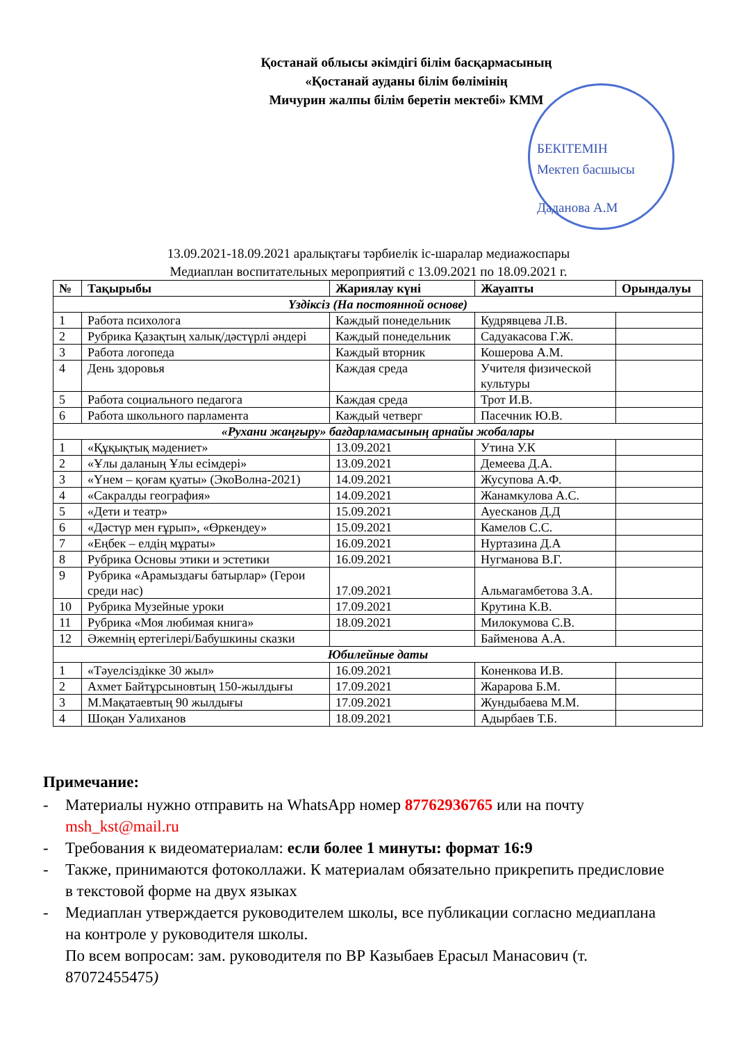Қостанай облысы әкімдігі білім басқармасының
«Қостанай ауданы білім бөлімінің
Мичурин жалпы білім беретін мектебі» КММ
БЕКІТЕМІН
Мектеп басшысы
Даданова А.М
13.09.2021-18.09.2021 аралықтағы тәрбиелік іс-шаралар медиажоспары
Медиаплан воспитательных мероприятий с 13.09.2021 по 18.09.2021 г.
| № | Тақырыбы | Жариялау күні | Жауапты | Орындалуы |
| --- | --- | --- | --- | --- |
| Үздіксіз (На постоянной основе) | | | | |
| 1 | Работа психолога | Каждый понедельник | Кудрявцева Л.В. | |
| 2 | Рубрика Қазақтың халық/дәстүрлі әндері | Каждый понедельник | Садуакасова Г.Ж. | |
| 3 | Работа логопеда | Каждый вторник | Кошерова А.М. | |
| 4 | День здоровья | Каждая среда | Учителя физической культуры | |
| 5 | Работа социального педагога | Каждая среда | Трот И.В. | |
| 6 | Работа школьного парламента | Каждый четверг | Пасечник Ю.В. | |
| «Рухани жаңғыру» бағдарламасының арнайы жобалары | | | | |
| 1 | «Құқықтық мәдениет» | 13.09.2021 | Утина У.К | |
| 2 | «Ұлы даланың Ұлы есімдері» | 13.09.2021 | Демеева Д.А. | |
| 3 | «Үнем – қоғам қуаты» (ЭкоВолна-2021) | 14.09.2021 | Жусупова А.Ф. | |
| 4 | «Сакралды география» | 14.09.2021 | Жанамкулова А.С. | |
| 5 | «Дети и театр» | 15.09.2021 | Ауесканов Д.Д | |
| 6 | «Дәстүр мен ғұрып», «Өркендеу» | 15.09.2021 | Камелов С.С. | |
| 7 | «Еңбек – елдің мұраты» | 16.09.2021 | Нуртазина Д.А | |
| 8 | Рубрика Основы этики и эстетики | 16.09.2021 | Нугманова В.Г. | |
| 9 | Рубрика «Арамыздағы батырлар» (Герои среди нас) | 17.09.2021 | Альмагамбетова З.А. | |
| 10 | Рубрика Музейные уроки | 17.09.2021 | Крутина К.В. | |
| 11 | Рубрика «Моя любимая книга» | 18.09.2021 | Милокумова С.В. | |
| 12 | Әжемнің ертегілері/Бабушкины сказки | | Байменова А.А. | |
| Юбилейные даты | | | | |
| 1 | «Тәуелсіздікке 30 жыл» | 16.09.2021 | Коненкова И.В. | |
| 2 | Ахмет Байтұрсыновтың 150-жылдығы | 17.09.2021 | Жарарова Б.М. | |
| 3 | М.Мақатаевтың 90 жылдығы | 17.09.2021 | Жундыбаева М.М. | |
| 4 | Шоқан Уалиханов | 18.09.2021 | Адырбаев Т.Б. | |
Примечание:
- Материалы нужно отправить на WhatsApp номер 87762936765 или на почту msh_kst@mail.ru
- Требования к видеоматериалам: если более 1 минуты: формат 16:9
- Также, принимаются фотоколлажи. К материалам обязательно прикрепить предисловие в текстовой форме на двух языках
- Медиаплан утверждается руководителем школы, все публикации согласно медиаплана на контроле у руководителя школы.
По всем вопросам: зам. руководителя по ВР Казыбаев Ерасыл Манасович (т. 87072455475)